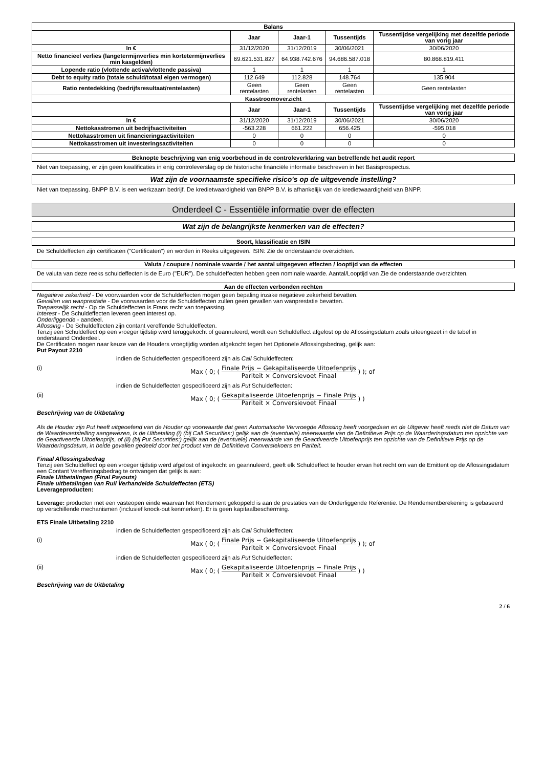| Balans | | | | |
| --- | --- | --- | --- | --- |
| | Jaar | Jaar-1 | Tussentijds | Tussentijdse vergelijking met dezelfde periode van vorig jaar |
| In € | 31/12/2020 | 31/12/2019 | 30/06/2021 | 30/06/2020 |
| Netto financieel verlies (langetermijnverlies min kortetermijnverlies min kasgelden) | 69.621.531.827 | 64.938.742.676 | 94.686.587.018 | 80.868.819.411 |
| Lopende ratio (vlottende activa/vlottende passiva) | 1 | 1 | 1 | 1 |
| Debt to equity ratio (totale schuld/totaal eigen vermogen) | 112.649 | 112.828 | 148.764 | 135.904 |
| Ratio rentedekking (bedrijfsresultaat/rentelasten) | Geen rentelasten | Geen rentelasten | Geen rentelasten | Geen rentelasten |
| Kasstroomoverzicht | | | | |
| | Jaar | Jaar-1 | Tussentijds | Tussentijdse vergelijking met dezelfde periode van vorig jaar |
| In € | 31/12/2020 | 31/12/2019 | 30/06/2021 | 30/06/2020 |
| Nettokasstromen uit bedrijfsactiviteiten | -563.228 | 661.222 | 656.425 | -595.018 |
| Nettokasstromen uit financieringsactiviteiten | 0 | 0 | 0 | 0 |
| Nettokasstromen uit investeringsactiviteiten | 0 | 0 | 0 | 0 |
Beknopte beschrijving van enig voorbehoud in de controleverklaring van betreffende het audit report
Niet van toepassing, er zijn geen kwalificaties in enig controleverslag op de historische financiële informatie beschreven in het Basisprospectus.
Wat zijn de voornaamste specifieke risico's op de uitgevende instelling?
Niet van toepassing. BNPP B.V. is een werkzaam bedrijf. De kredietwaardigheid van BNPP B.V. is afhankelijk van de kredietwaardigheid van BNPP.
Onderdeel C - Essentiële informatie over de effecten
Wat zijn de belangrijkste kenmerken van de effecten?
Soort, klassificatie en ISIN
De Schuldeffecten zijn certificaten ("Certificaten") en worden in Reeks uitgegeven. ISIN: Zie de onderstaande overzichten.
Valuta / coupure / nominale waarde / het aantal uitgegeven effecten / looptijd van de effecten
De valuta van deze reeks schuldeffecten is de Euro ("EUR"). De schuldeffecten hebben geen nominale waarde. Aantal/Looptijd van Zie de onderstaande overzichten.
Aan de effecten verbonden rechten
Negatieve zekerheid - De voorwaarden voor de Schuldeffecten mogen geen bepaling inzake negatieve zekerheid bevatten.
Gevallen van wanprestatie - De voorwaarden voor de Schuldeffecten zullen geen gevallen van wanprestatie bevatten.
Toepasselijk recht - Op de Schuldeffecten is Frans recht van toepassing.
Interest - De Schuldeffecten leveren geen interest op.
Onderliggende - aandeel.
Aflossing - De Schuldeffecten zijn contant vereffende Schuldeffecten.
Tenzij een Schuldeffect op een vroeger tijdstip werd teruggekocht of geannuleerd, wordt een Schuldeffect afgelost op de Aflossingsdatum zoals uiteengezet in de tabel in onderstaand Onderdeel.
De Certificaten mogen naar keuze van de Houders vroegtijdig worden afgekocht tegen het Optionele Aflossingsbedrag, gelijk aan:
Put Payout 2210
indien de Schuldeffecten gespecificeerd zijn als Call Schuldeffecten:
(i) Max ( 0; (
Finale Prijs − Gekapitaliseerde Uitoefenprijs
Pariteit × Conversievoet Finaal
) ); of
indien de Schuldeffecten gespecificeerd zijn als Put Schuldeffecten:
(ii) Max ( 0; (
Gekapitaliseerde Uitoefenprijs − Finale Prijs
Pariteit × Conversievoet Finaal
) )
Beschrijving van de Uitbetaling
Als de Houder zijn Put heeft uitgeoefend van de Houder op voorwaarde dat geen Automatische Vervroegde Aflossing heeft voorgedaan en de Uitgever heeft reeds niet de Datum van de Waardevaststelling aangewezen, is de Uitbetaling (i) (bij Call Securities:) gelijk aan de (eventuele) meerwaarde van de Definitieve Prijs op de Waarderingsdatum ten opzichte van de Geactiveerde Uitoefenprijs, of (ii) (bij Put Securities:) gelijk aan de (eventuele) meerwaarde van de Geactiveerde Uitoefenprijs ten opzichte van de Definitieve Prijs op de Waarderingsdatum, in beide gevallen gedeeld door het product van de Definitieve Conversiekoers en Pariteit.
Finaal Aflossingsbedrag
Tenzij een Schuldeffect op een vroeger tijdstip werd afgelost of ingekocht en geannuleerd, geeft elk Schuldeffect te houder ervan het recht om van de Emittent op de Aflossingsdatum een Contant Vereffeningsbedrag te ontvangen dat gelijk is aan:
Finale Uitbetalingen (Final Payouts)
Finale uitbetalingen van Ruil Verhandelde Schuldeffecten (ETS)
Leverageproducten:
Leverage: producten met een vasteopen einde waarvan het Rendement gekoppeld is aan de prestaties van de Onderliggende Referentie. De Rendementberekening is gebaseerd op verschillende mechanismen (inclusief knock-out kenmerken). Er is geen kapitaalbescherming.
ETS Finale Uitbetaling 2210
indien de Schuldeffecten gespecificeerd zijn als Call Schuldeffecten:
(i) Max ( 0; (
Finale Prijs − Gekapitaliseerde Uitoefenprijs
Pariteit × Conversievoet Finaal
) ); of
indien de Schuldeffecten gespecificeerd zijn als Put Schuldeffecten:
(ii) Max ( 0; (
Gekapitaliseerde Uitoefenprijs − Finale Prijs
Pariteit × Conversievoet Finaal
) )
Beschrijving van de Uitbetaling
2 / 6